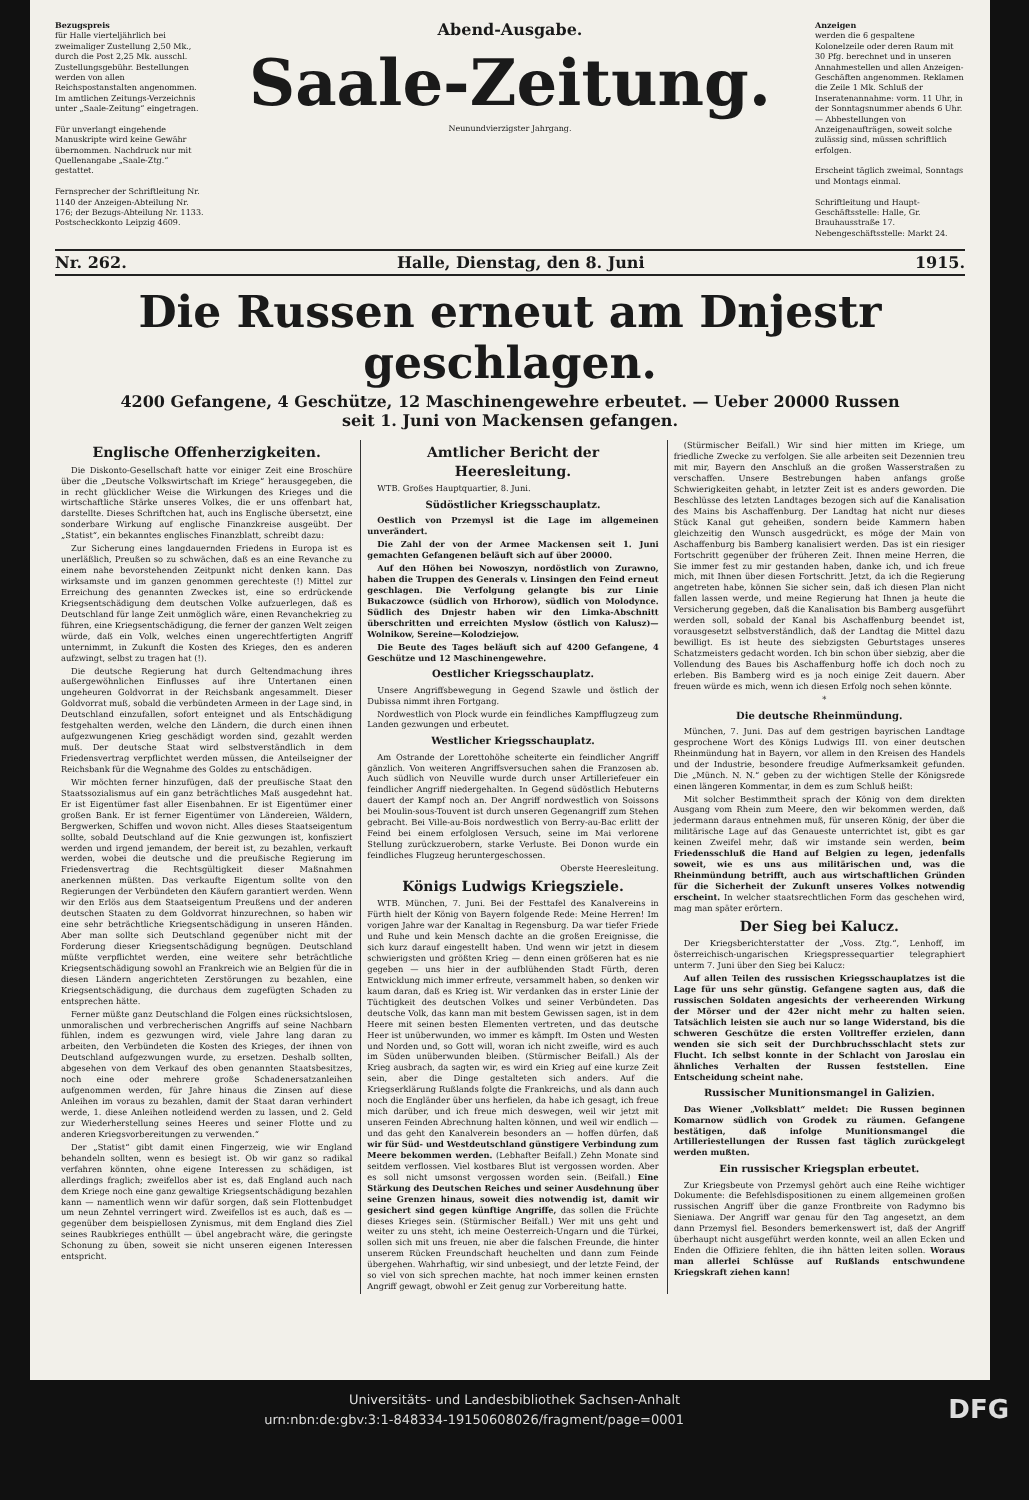Bezugspreis
für Halle vierteljährlich bei zweimaliger Zustellung 2,50 Mk., durch die Post 2,25 Mk. ausschl. Zustellungsgebühr. Bestellungen werden von allen Reichspostanstalten angenommen. Im amtlichen Zeitungs-Verzeichnis unter „Saale-Zeitung“ eingetragen.
Für unverlangt eingehende Manuskripte wird keine Gewähr übernommen. Nachdruck nur mit Quellenangabe „Saale-Ztg.“ gestattet.
Fernsprecher der Schriftleitung Nr. 1140 der Anzeigen-Abteilung Nr. 176; der Bezugs-Abteilung Nr. 1133. Postscheckkonto Leipzig 4609.
Abend-Ausgabe.
Saale-Zeitung.
Neunundvierzigster Jahrgang.
Anzeigen
werden die 6 gespaltene Kolonelzeile oder deren Raum mit 30 Pfg. berechnet und in unseren Annahmestellen und allen Anzeigen-Geschäften angenommen. Reklamen die Zeile 1 Mk. Schluß der Inseratenannahme: vorm. 11 Uhr, in der Sonntagsnummer abends 6 Uhr. — Abbestellungen von Anzeigenaufträgen, soweit solche zulässig sind, müssen schriftlich erfolgen.
Erscheint täglich zweimal, Sonntags und Montags einmal.
Schriftleitung und Haupt-Geschäftsstelle: Halle, Gr. Brauhausstraße 17. Nebengeschäftsstelle: Markt 24.
Nr. 262. Halle, Dienstag, den 8. Juni 1915.
Die Russen erneut am Dnjestr geschlagen.
4200 Gefangene, 4 Geschütze, 12 Maschinengewehre erbeutet. — Ueber 20000 Russen
seit 1. Juni von Mackensen gefangen.
Englische Offenherzigkeiten.
Die Diskonto-Gesellschaft hatte vor einiger Zeit eine Broschüre über die „Deutsche Volkswirtschaft im Kriege“ herausgegeben, die in recht glücklicher Weise die Wirkungen des Krieges und die wirtschaftliche Stärke unseres Volkes, die er uns offenbart hat, darstellte. Dieses Schriftchen hat, auch ins Englische übersetzt, eine sonderbare Wirkung auf englische Finanzkreise ausgeübt. Der „Statist“, ein bekanntes englisches Finanzblatt, schreibt dazu:
Zur Sicherung eines langdauernden Friedens in Europa ist es unerläßlich, Preußen so zu schwächen, daß es an eine Revanche zu einem nahe bevorstehenden Zeitpunkt nicht denken kann. Das wirksamste und im ganzen genommen gerechteste (!) Mittel zur Erreichung des genannten Zweckes ist, eine so erdrückende Kriegsentschädigung dem deutschen Volke aufzuerlegen, daß es Deutschland für lange Zeit unmöglich wäre, einen Revanchekrieg zu führen, eine Kriegsentschädigung, die ferner der ganzen Welt zeigen würde, daß ein Volk, welches einen ungerechtfertigten Angriff unternimmt, in Zukunft die Kosten des Krieges, den es anderen aufzwingt, selbst zu tragen hat (!).
Die deutsche Regierung hat durch Geltendmachung ihres außergewöhnlichen Einflusses auf ihre Untertanen einen ungeheuren Goldvorrat in der Reichsbank angesammelt. Dieser Goldvorrat muß, sobald die verbündeten Armeen in der Lage sind, in Deutschland einzufallen, sofort enteignet und als Entschädigung festgehalten werden, welche den Ländern, die durch einen ihnen aufgezwungenen Krieg geschädigt worden sind, gezahlt werden muß. Der deutsche Staat wird selbstverständlich in dem Friedensvertrag verpflichtet werden müssen, die Anteilseigner der Reichsbank für die Wegnahme des Goldes zu entschädigen.
Wir möchten ferner hinzufügen, daß der preußische Staat den Staatssozialismus auf ein ganz beträchtliches Maß ausgedehnt hat. Er ist Eigentümer fast aller Eisenbahnen. Er ist Eigentümer einer großen Bank. Er ist ferner Eigentümer von Ländereien, Wäldern, Bergwerken, Schiffen und wovon nicht. Alles dieses Staatseigentum sollte, sobald Deutschland auf die Knie gezwungen ist, konfisziert werden und irgend jemandem, der bereit ist, zu bezahlen, verkauft werden, wobei die deutsche und die preußische Regierung im Friedensvertrag die Rechtsgültigkeit dieser Maßnahmen anerkennen müßten. Das verkaufte Eigentum sollte von den Regierungen der Verbündeten den Käufern garantiert werden. Wenn wir den Erlös aus dem Staatseigentum Preußens und der anderen deutschen Staaten zu dem Goldvorrat hinzurechnen, so haben wir eine sehr beträchtliche Kriegsentschädigung in unseren Händen. Aber man sollte sich Deutschland gegenüber nicht mit der Forderung dieser Kriegsentschädigung begnügen. Deutschland müßte verpflichtet werden, eine weitere sehr beträchtliche Kriegsentschädigung sowohl an Frankreich wie an Belgien für die in diesen Ländern angerichteten Zerstörungen zu bezahlen, eine Kriegsentschädigung, die durchaus dem zugefügten Schaden zu entsprechen hätte.
Ferner müßte ganz Deutschland die Folgen eines rücksichtslosen, unmoralischen und verbrecherischen Angriffs auf seine Nachbarn fühlen, indem es gezwungen wird, viele Jahre lang daran zu arbeiten, den Verbündeten die Kosten des Krieges, der ihnen von Deutschland aufgezwungen wurde, zu ersetzen. Deshalb sollten, abgesehen von dem Verkauf des oben genannten Staatsbesitzes, noch eine oder mehrere große Schadenersatzanleihen aufgenommen werden, für Jahre hinaus die Zinsen auf diese Anleihen im voraus zu bezahlen, damit der Staat daran verhindert werde, 1. diese Anleihen notleidend werden zu lassen, und 2. Geld zur Wiederherstellung seines Heeres und seiner Flotte und zu anderen Kriegsvorbereitungen zu verwenden.“
Der „Statist“ gibt damit einen Fingerzeig, wie wir England behandeln sollten, wenn es besiegt ist. Ob wir ganz so radikal verfahren könnten, ohne eigene Interessen zu schädigen, ist allerdings fraglich; zweifellos aber ist es, daß England auch nach dem Kriege noch eine ganz gewaltige Kriegsentschädigung bezahlen kann — namentlich wenn wir dafür sorgen, daß sein Flottenbudget um neun Zehntel verringert wird. Zweifellos ist es auch, daß es — gegenüber dem beispiellosen Zynismus, mit dem England dies Ziel seines Raubkrieges enthüllt — übel angebracht wäre, die geringste Schonung zu üben, soweit sie nicht unseren eigenen Interessen entspricht.
Amtlicher Bericht der Heeresleitung.
WTB. Großes Hauptquartier, 8. Juni.
Südöstlicher Kriegsschauplatz.
Oestlich von Przemysl ist die Lage im allgemeinen unverändert.
Die Zahl der von der Armee Mackensen seit 1. Juni gemachten Gefangenen beläuft sich auf über 20000.
Auf den Höhen bei Nowoszyn, nordöstlich von Zurawno, haben die Truppen des Generals v. Linsingen den Feind erneut geschlagen. Die Verfolgung gelangte bis zur Linie Bukaczowce (südlich von Hrhorow), südlich von Molodynce. Südlich des Dnjestr haben wir den Limka-Abschnitt überschritten und erreichten Myslow (östlich von Kalusz)—Wolnikow, Sereine—Kolodziejow.
Die Beute des Tages beläuft sich auf 4200 Gefangene, 4 Geschütze und 12 Maschinengewehre.
Oestlicher Kriegsschauplatz.
Unsere Angriffsbewegung in Gegend Szawle und östlich der Dubissa nimmt ihren Fortgang.
Nordwestlich von Plock wurde ein feindliches Kampfflugzeug zum Landen gezwungen und erbeutet.
Westlicher Kriegsschauplatz.
Am Ostrande der Lorettohöhe scheiterte ein feindlicher Angriff gänzlich. Von weiteren Angriffsversuchen sahen die Franzosen ab. Auch südlich von Neuville wurde durch unser Artilleriefeuer ein feindlicher Angriff niedergehalten. In Gegend südöstlich Hebuterns dauert der Kampf noch an. Der Angriff nordwestlich von Soissons bei Moulin-sous-Touvent ist durch unseren Gegenangriff zum Stehen gebracht. Bei Ville-au-Bois nordwestlich von Berry-au-Bac erlitt der Feind bei einem erfolglosen Versuch, seine im Mai verlorene Stellung zurückzuerobern, starke Verluste. Bei Donon wurde ein feindliches Flugzeug heruntergeschossen.
Oberste Heeresleitung.
Königs Ludwigs Kriegsziele.
WTB. München, 7. Juni. Bei der Festtafel des Kanalvereins in Fürth hielt der König von Bayern folgende Rede: Meine Herren! Im vorigen Jahre war der Kanaltag in Regensburg. Da war tiefer Friede und Ruhe und kein Mensch dachte an die großen Ereignisse, die sich kurz darauf eingestellt haben. Und wenn wir jetzt in diesem schwierigsten und größten Krieg — denn einen größeren hat es nie gegeben — uns hier in der aufblühenden Stadt Fürth, deren Entwicklung mich immer erfreute, versammelt haben, so denken wir kaum daran, daß es Krieg ist. Wir verdanken das in erster Linie der Tüchtigkeit des deutschen Volkes und seiner Verbündeten. Das deutsche Volk, das kann man mit bestem Gewissen sagen, ist in dem Heere mit seinen besten Elementen vertreten, und das deutsche Heer ist unüberwunden, wo immer es kämpft. Im Osten und Westen und Norden und, so Gott will, woran ich nicht zweifle, wird es auch im Süden unüberwunden bleiben. (Stürmischer Beifall.) Als der Krieg ausbrach, da sagten wir, es wird ein Krieg auf eine kurze Zeit sein, aber die Dinge gestalteten sich anders. Auf die Kriegserklärung Rußlands folgte die Frankreichs, und als dann auch noch die Engländer über uns herfielen, da habe ich gesagt, ich freue mich darüber, und ich freue mich deswegen, weil wir jetzt mit unseren Feinden Abrechnung halten können, und weil wir endlich — und das geht den Kanalverein besonders an — hoffen dürfen, daß wir für Süd- und Westdeutschland günstigere Verbindung zum Meere bekommen werden. (Lebhafter Beifall.) Zehn Monate sind seitdem verflossen. Viel kostbares Blut ist vergossen worden. Aber es soll nicht umsonst vergossen worden sein. (Beifall.) Eine Stärkung des Deutschen Reiches und seiner Ausdehnung über seine Grenzen hinaus, soweit dies notwendig ist, damit wir gesichert sind gegen künftige Angriffe, das sollen die Früchte dieses Krieges sein. (Stürmischer Beifall.) Wer mit uns geht und weiter zu uns steht, ich meine Oesterreich-Ungarn und die Türkei, sollen sich mit uns freuen, nie aber die falschen Freunde, die hinter unserem Rücken Freundschaft heuchelten und dann zum Feinde übergehen. Wahrhaftig, wir sind unbesiegt, und der letzte Feind, der so viel von sich sprechen machte, hat noch immer keinen ernsten Angriff gewagt, obwohl er Zeit genug zur Vorbereitung hatte.
(Stürmischer Beifall.) Wir sind hier mitten im Kriege, um friedliche Zwecke zu verfolgen. Sie alle arbeiten seit Dezennien treu mit mir, Bayern den Anschluß an die großen Wasserstraßen zu verschaffen. Unsere Bestrebungen haben anfangs große Schwierigkeiten gehabt, in letzter Zeit ist es anders geworden. Die Beschlüsse des letzten Landtages bezogen sich auf die Kanalisation des Mains bis Aschaffenburg. Der Landtag hat nicht nur dieses Stück Kanal gut geheißen, sondern beide Kammern haben gleichzeitig den Wunsch ausgedrückt, es möge der Main von Aschaffenburg bis Bamberg kanalisiert werden. Das ist ein riesiger Fortschritt gegenüber der früheren Zeit. Ihnen meine Herren, die Sie immer fest zu mir gestanden haben, danke ich, und ich freue mich, mit Ihnen über diesen Fortschritt. Jetzt, da ich die Regierung angetreten habe, können Sie sicher sein, daß ich diesen Plan nicht fallen lassen werde, und meine Regierung hat Ihnen ja heute die Versicherung gegeben, daß die Kanalisation bis Bamberg ausgeführt werden soll, sobald der Kanal bis Aschaffenburg beendet ist, vorausgesetzt selbstverständlich, daß der Landtag die Mittel dazu bewilligt. Es ist heute des siebzigsten Geburtstages unseres Schatzmeisters gedacht worden. Ich bin schon über siebzig, aber die Vollendung des Baues bis Aschaffenburg hoffe ich doch noch zu erleben. Bis Bamberg wird es ja noch einige Zeit dauern. Aber freuen würde es mich, wenn ich diesen Erfolg noch sehen könnte.
*
Die deutsche Rheinmündung.
München, 7. Juni. Das auf dem gestrigen bayrischen Landtage gesprochene Wort des Königs Ludwigs III. von einer deutschen Rheinmündung hat in Bayern, vor allem in den Kreisen des Handels und der Industrie, besondere freudige Aufmerksamkeit gefunden. Die „Münch. N. N.“ geben zu der wichtigen Stelle der Königsrede einen längeren Kommentar, in dem es zum Schluß heißt:
Mit solcher Bestimmtheit sprach der König von dem direkten Ausgang vom Rhein zum Meere, den wir bekommen werden, daß jedermann daraus entnehmen muß, für unseren König, der über die militärische Lage auf das Genaueste unterrichtet ist, gibt es gar keinen Zweifel mehr, daß wir imstande sein werden, beim Friedensschluß die Hand auf Belgien zu legen, jedenfalls soweit, wie es uns aus militärischen und, was die Rheinmündung betrifft, auch aus wirtschaftlichen Gründen für die Sicherheit der Zukunft unseres Volkes notwendig erscheint. In welcher staatsrechtlichen Form das geschehen wird, mag man später erörtern.
Der Sieg bei Kalucz.
Der Kriegsberichterstatter der „Voss. Ztg.“, Lenhoff, im österreichisch-ungarischen Kriegspressequartier telegraphiert unterm 7. Juni über den Sieg bei Kalucz:
Auf allen Teilen des russischen Kriegsschauplatzes ist die Lage für uns sehr günstig. Gefangene sagten aus, daß die russischen Soldaten angesichts der verheerenden Wirkung der Mörser und der 42er nicht mehr zu halten seien. Tatsächlich leisten sie auch nur so lange Widerstand, bis die schweren Geschütze die ersten Volltreffer erzielen, dann wenden sie sich seit der Durchbruchsschlacht stets zur Flucht. Ich selbst konnte in der Schlacht von Jaroslau ein ähnliches Verhalten der Russen feststellen. Eine Entscheidung scheint nahe.
Russischer Munitionsmangel in Galizien.
Das Wiener „Volksblatt“ meldet: Die Russen beginnen Komarnow südlich von Grodek zu räumen. Gefangene bestätigen, daß infolge Munitionsmangel die Artilleriestellungen der Russen fast täglich zurückgelegt werden mußten.
Ein russischer Kriegsplan erbeutet.
Zur Kriegsbeute von Przemysl gehört auch eine Reihe wichtiger Dokumente: die Befehlsdispositionen zu einem allgemeinen großen russischen Angriff über die ganze Frontbreite von Radymno bis Sieniawa. Der Angriff war genau für den Tag angesetzt, an dem dann Przemysl fiel. Besonders bemerkenswert ist, daß der Angriff überhaupt nicht ausgeführt werden konnte, weil an allen Ecken und Enden die Offiziere fehlten, die ihn hätten leiten sollen. Woraus man allerlei Schlüsse auf Rußlands entschwundene Kriegskraft ziehen kann!
Universitäts- und Landesbibliothek Sachsen-Anhalt
urn:nbn:de:gbv:3:1-848334-19150608026/fragment/page=0001 DFG